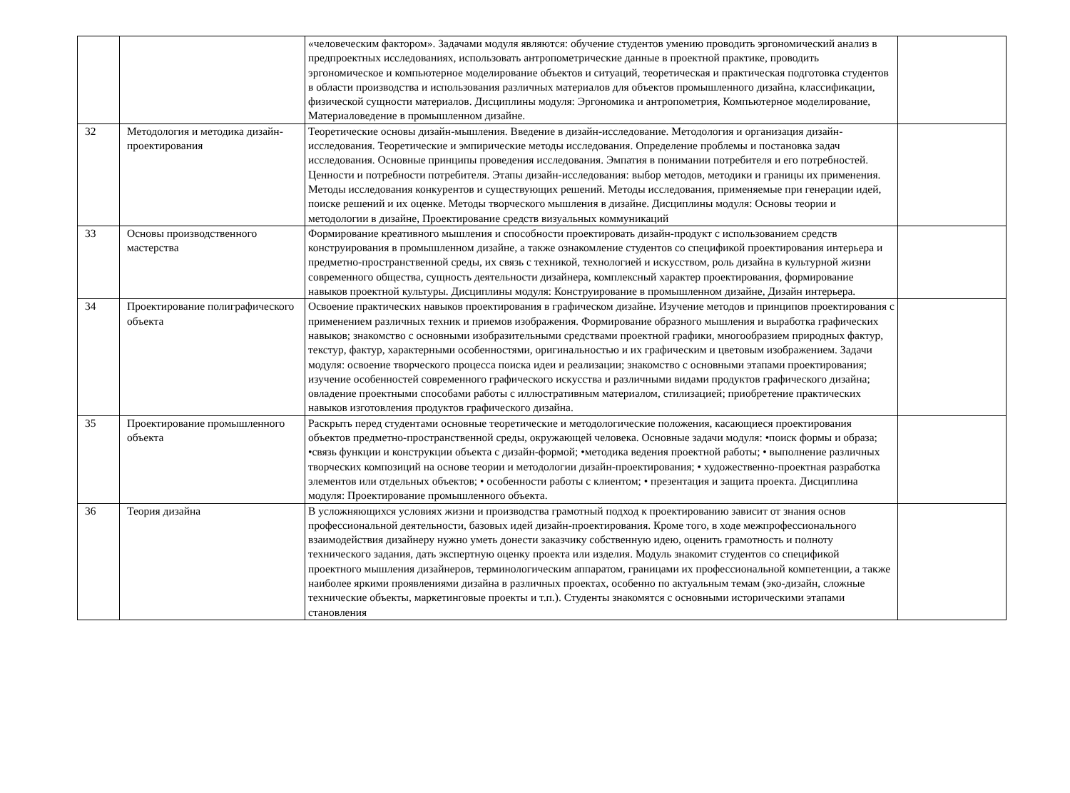| | | «человеческим фактором». Задачами модуля являются: обучение студентов умению проводить эргономический анализ в предпроектных исследованиях, использовать антропометрические данные в проектной практике, проводить эргономическое и компьютерное моделирование объектов и ситуаций, теоретическая и практическая подготовка студентов в области производства и использования различных материалов для объектов промышленного дизайна, классификации, физической сущности материалов. Дисциплины модуля: Эргономика и антропометрия, Компьютерное моделирование, Материаловедение в промышленном дизайне. | |
| 32 | Методология и методика дизайн-проектирования | Теоретические основы дизайн-мышления. Введение в дизайн-исследование. Методология и организация дизайн-исследования. Теоретические и эмпирические методы исследования. Определение проблемы и постановка задач исследования. Основные принципы проведения исследования. Эмпатия в понимании потребителя и его потребностей. Ценности и потребности потребителя. Этапы дизайн-исследования: выбор методов, методики и границы их применения. Методы исследования конкурентов и существующих решений. Методы исследования, применяемые при генерации идей, поиске решений и их оценке. Методы творческого мышления в дизайне. Дисциплины модуля: Основы теории и методологии в дизайне, Проектирование средств визуальных коммуникаций | |
| 33 | Основы производственного мастерства | Формирование креативного мышления и способности проектировать дизайн-продукт с использованием средств конструирования в промышленном дизайне, а также ознакомление студентов со спецификой проектирования интерьера и предметно-пространственной среды, их связь с техникой, технологией и искусством, роль дизайна в культурной жизни современного общества, сущность деятельности дизайнера, комплексный характер проектирования, формирование навыков проектной культуры. Дисциплины модуля: Конструирование в промышленном дизайне, Дизайн интерьера. | |
| 34 | Проектирование полиграфического объекта | Освоение практических навыков проектирования в графическом дизайне. Изучение методов и принципов проектирования с применением различных техник и приемов изображения. Формирование образного мышления и выработка графических навыков; знакомство с основными изобразительными средствами проектной графики, многообразием природных фактур, текстур, фактур, характерными особенностями, оригинальностью и их графическим и цветовым изображением. Задачи модуля: освоение творческого процесса поиска идеи и реализации; знакомство с основными этапами проектирования; изучение особенностей современного графического искусства и различными видами продуктов графического дизайна; овладение проектными способами работы с иллюстративным материалом, стилизацией; приобретение практических навыков изготовления продуктов графического дизайна. | |
| 35 | Проектирование промышленного объекта | Раскрыть перед студентами основные теоретические и методологические положения, касающиеся проектирования объектов предметно-пространственной среды, окружающей человека. Основные задачи модуля: •поиск формы и образа; •связь функции и конструкции объекта с дизайн-формой; •методика ведения проектной работы; • выполнение различных творческих композиций на основе теории и методологии дизайн-проектирования; • художественно-проектная разработка элементов или отдельных объектов; • особенности работы с клиентом; • презентация и защита проекта. Дисциплина модуля: Проектирование промышленного объекта. | |
| 36 | Теория дизайна | В усложняющихся условиях жизни и производства грамотный подход к проектированию зависит от знания основ профессиональной деятельности, базовых идей дизайн-проектирования. Кроме того, в ходе межпрофессионального взаимодействия дизайнеру нужно уметь донести заказчику собственную идею, оценить грамотность и полноту технического задания, дать экспертную оценку проекта или изделия. Модуль знакомит студентов со спецификой проектного мышления дизайнеров, терминологическим аппаратом, границами их профессиональной компетенции, а также наиболее яркими проявлениями дизайна в различных проектах, особенно по актуальным темам (эко-дизайн, сложные технические объекты, маркетинговые проекты и т.п.). Студенты знакомятся с основными историческими этапами становления | |